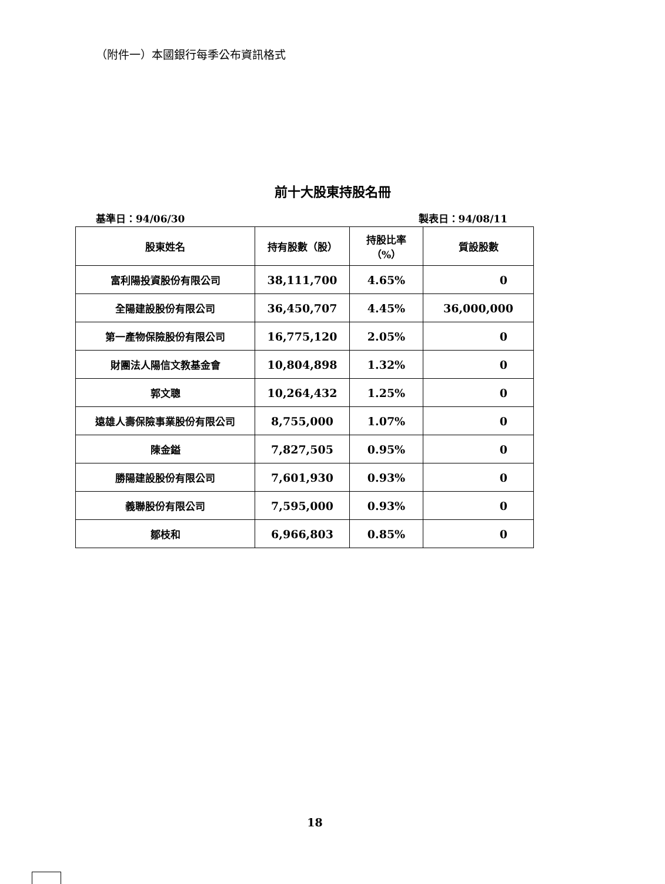（附件一）本國銀行每季公布資訊格式
前十大股東持股名冊
基準日：94/06/30 製表日：94/08/11
| 股東姓名 | 持有股數（股） | 持股比率 （%） | 質設股數 |
| --- | --- | --- | --- |
| 富利陽投資股份有限公司 | 38,111,700 | 4.65% | 0 |
| 全陽建設股份有限公司 | 36,450,707 | 4.45% | 36,000,000 |
| 第一產物保險股份有限公司 | 16,775,120 | 2.05% | 0 |
| 財團法人陽信文教基金會 | 10,804,898 | 1.32% | 0 |
| 郭文聰 | 10,264,432 | 1.25% | 0 |
| 遠雄人壽保險事業股份有限公司 | 8,755,000 | 1.07% | 0 |
| 陳金鎰 | 7,827,505 | 0.95% | 0 |
| 勝陽建設股份有限公司 | 7,601,930 | 0.93% | 0 |
| 義聯股份有限公司 | 7,595,000 | 0.93% | 0 |
| 鄒枝和 | 6,966,803 | 0.85% | 0 |
18